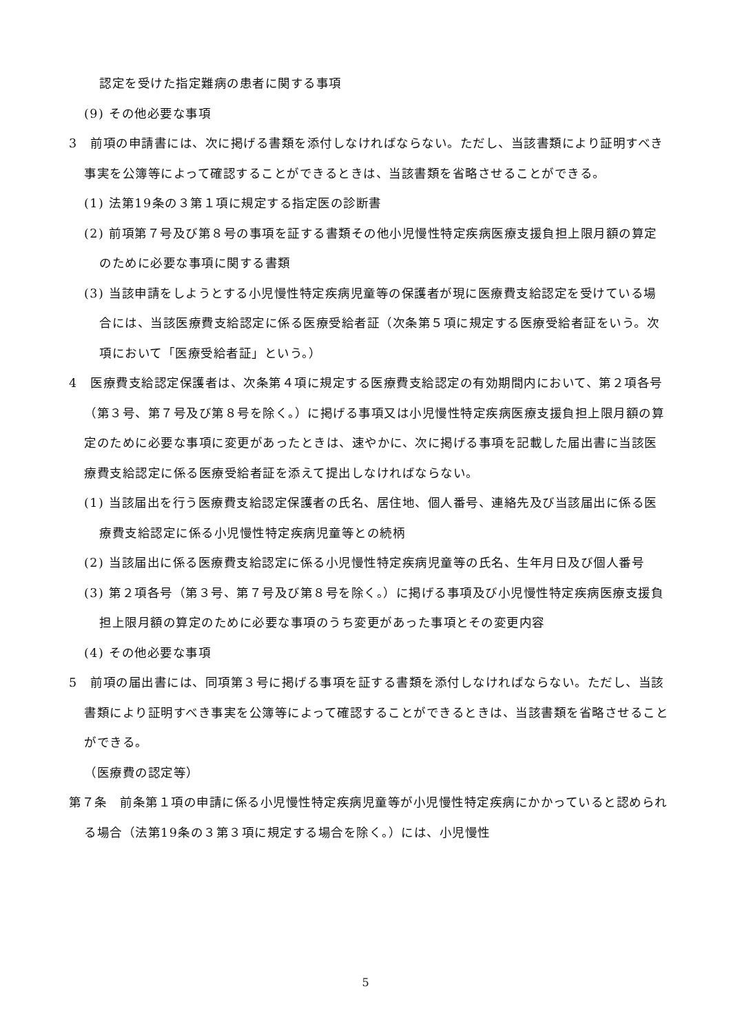認定を受けた指定難病の患者に関する事項
(9) その他必要な事項
3　前項の申請書には、次に掲げる書類を添付しなければならない。ただし、当該書類により証明すべき事実を公簿等によって確認することができるときは、当該書類を省略させることができる。
(1) 法第19条の３第１項に規定する指定医の診断書
(2) 前項第７号及び第８号の事項を証する書類その他小児慢性特定疾病医療支援負担上限月額の算定のために必要な事項に関する書類
(3) 当該申請をしようとする小児慢性特定疾病児童等の保護者が現に医療費支給認定を受けている場合には、当該医療費支給認定に係る医療受給者証（次条第５項に規定する医療受給者証をいう。次項において「医療受給者証」という。）
4　医療費支給認定保護者は、次条第４項に規定する医療費支給認定の有効期間内において、第２項各号（第３号、第７号及び第８号を除く。）に掲げる事項又は小児慢性特定疾病医療支援負担上限月額の算定のために必要な事項に変更があったときは、速やかに、次に掲げる事項を記載した届出書に当該医療費支給認定に係る医療受給者証を添えて提出しなければならない。
(1) 当該届出を行う医療費支給認定保護者の氏名、居住地、個人番号、連絡先及び当該届出に係る医療費支給認定に係る小児慢性特定疾病児童等との続柄
(2) 当該届出に係る医療費支給認定に係る小児慢性特定疾病児童等の氏名、生年月日及び個人番号
(3) 第２項各号（第３号、第７号及び第８号を除く。）に掲げる事項及び小児慢性特定疾病医療支援負担上限月額の算定のために必要な事項のうち変更があった事項とその変更内容
(4) その他必要な事項
5　前項の届出書には、同項第３号に掲げる事項を証する書類を添付しなければならない。ただし、当該書類により証明すべき事実を公簿等によって確認することができるときは、当該書類を省略させることができる。
（医療費の認定等）
第７条　前条第１項の申請に係る小児慢性特定疾病児童等が小児慢性特定疾病にかかっていると認められる場合（法第19条の３第３項に規定する場合を除く。）には、小児慢性
5